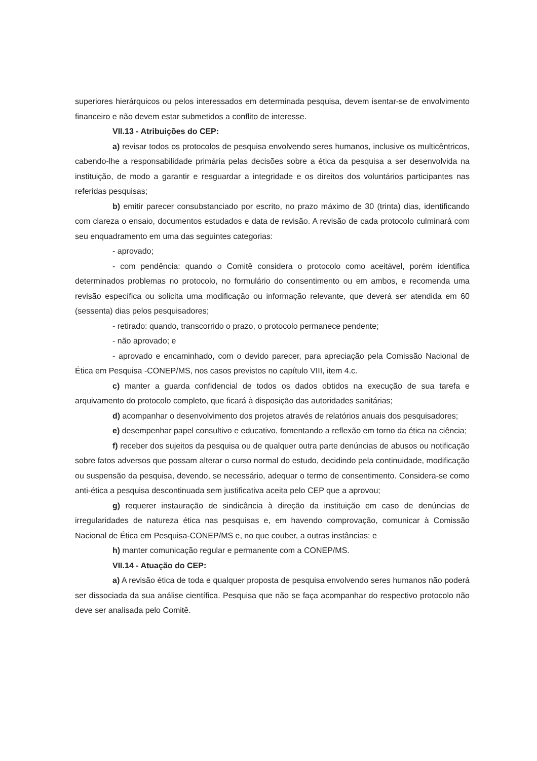superiores hierárquicos ou pelos interessados em determinada pesquisa, devem isentar-se de envolvimento financeiro e não devem estar submetidos a conflito de interesse.
VII.13 - Atribuições do CEP:
a) revisar todos os protocolos de pesquisa envolvendo seres humanos, inclusive os multicêntricos, cabendo-lhe a responsabilidade primária pelas decisões sobre a ética da pesquisa a ser desenvolvida na instituição, de modo a garantir e resguardar a integridade e os direitos dos voluntários participantes nas referidas pesquisas;
b) emitir parecer consubstanciado por escrito, no prazo máximo de 30 (trinta) dias, identificando com clareza o ensaio, documentos estudados e data de revisão. A revisão de cada protocolo culminará com seu enquadramento em uma das seguintes categorias:
- aprovado;
- com pendência: quando o Comitê considera o protocolo como aceitável, porém identifica determinados problemas no protocolo, no formulário do consentimento ou em ambos, e recomenda uma revisão específica ou solicita uma modificação ou informação relevante, que deverá ser atendida em 60 (sessenta) dias pelos pesquisadores;
- retirado: quando, transcorrido o prazo, o protocolo permanece pendente;
- não aprovado; e
- aprovado e encaminhado, com o devido parecer, para apreciação pela Comissão Nacional de Ética em Pesquisa -CONEP/MS, nos casos previstos no capítulo VIII, item 4.c.
c) manter a guarda confidencial de todos os dados obtidos na execução de sua tarefa e arquivamento do protocolo completo, que ficará à disposição das autoridades sanitárias;
d) acompanhar o desenvolvimento dos projetos através de relatórios anuais dos pesquisadores;
e) desempenhar papel consultivo e educativo, fomentando a reflexão em torno da ética na ciência;
f) receber dos sujeitos da pesquisa ou de qualquer outra parte denúncias de abusos ou notificação sobre fatos adversos que possam alterar o curso normal do estudo, decidindo pela continuidade, modificação ou suspensão da pesquisa, devendo, se necessário, adequar o termo de consentimento. Considera-se como anti-ética a pesquisa descontinuada sem justificativa aceita pelo CEP que a aprovou;
g) requerer instauração de sindicância à direção da instituição em caso de denúncias de irregularidades de natureza ética nas pesquisas e, em havendo comprovação, comunicar à Comissão Nacional de Ética em Pesquisa-CONEP/MS e, no que couber, a outras instâncias; e
h) manter comunicação regular e permanente com a CONEP/MS.
VII.14 - Atuação do CEP:
a) A revisão ética de toda e qualquer proposta de pesquisa envolvendo seres humanos não poderá ser dissociada da sua análise científica. Pesquisa que não se faça acompanhar do respectivo protocolo não deve ser analisada pelo Comitê.